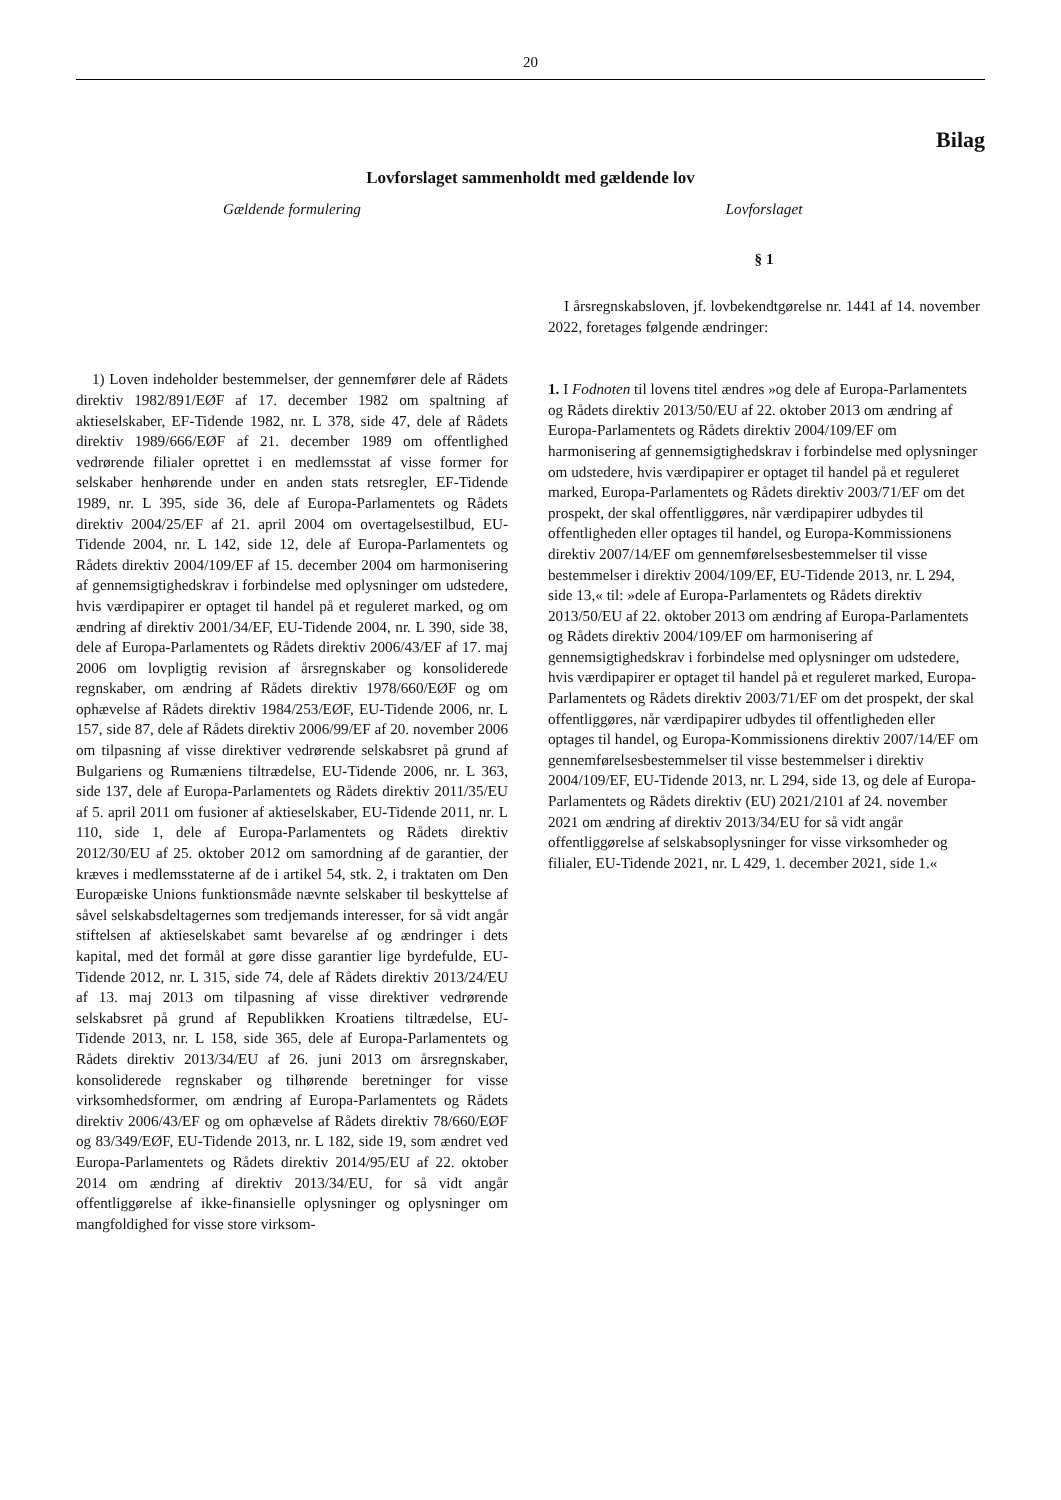20
Bilag
Lovforslaget sammenholdt med gældende lov
Gældende formulering
1) Loven indeholder bestemmelser, der gennemfører dele af Rådets direktiv 1982/891/EØF af 17. december 1982 om spaltning af aktieselskaber, EF-Tidende 1982, nr. L 378, side 47, dele af Rådets direktiv 1989/666/EØF af 21. december 1989 om offentlighed vedrørende filialer oprettet i en medlemsstat af visse former for selskaber henhørende under en anden stats retsregler, EF-Tidende 1989, nr. L 395, side 36, dele af Europa-Parlamentets og Rådets direktiv 2004/25/EF af 21. april 2004 om overtagelsestilbud, EU-Tidende 2004, nr. L 142, side 12, dele af Europa-Parlamentets og Rådets direktiv 2004/109/EF af 15. december 2004 om harmonisering af gennemsigtighedskrav i forbindelse med oplysninger om udstedere, hvis værdipapirer er optaget til handel på et reguleret marked, og om ændring af direktiv 2001/34/EF, EU-Tidende 2004, nr. L 390, side 38, dele af Europa-Parlamentets og Rådets direktiv 2006/43/EF af 17. maj 2006 om lovpligtig revision af årsregnskaber og konsoliderede regnskaber, om ændring af Rådets direktiv 1978/660/EØF og om ophævelse af Rådets direktiv 1984/253/EØF, EU-Tidende 2006, nr. L 157, side 87, dele af Rådets direktiv 2006/99/EF af 20. november 2006 om tilpasning af visse direktiver vedrørende selskabsret på grund af Bulgariens og Rumæniens tiltrædelse, EU-Tidende 2006, nr. L 363, side 137, dele af Europa-Parlamentets og Rådets direktiv 2011/35/EU af 5. april 2011 om fusioner af aktieselskaber, EU-Tidende 2011, nr. L 110, side 1, dele af Europa-Parlamentets og Rådets direktiv 2012/30/EU af 25. oktober 2012 om samordning af de garantier, der kræves i medlemsstaterne af de i artikel 54, stk. 2, i traktaten om Den Europæiske Unions funktionsmåde nævnte selskaber til beskyttelse af såvel selskabsdeltagernes som tredjemands interesser, for så vidt angår stiftelsen af aktieselskabet samt bevarelse af og ændringer i dets kapital, med det formål at gøre disse garantier lige byrdefulde, EU-Tidende 2012, nr. L 315, side 74, dele af Rådets direktiv 2013/24/EU af 13. maj 2013 om tilpasning af visse direktiver vedrørende selskabsret på grund af Republikken Kroatiens tiltrædelse, EU-Tidende 2013, nr. L 158, side 365, dele af Europa-Parlamentets og Rådets direktiv 2013/34/EU af 26. juni 2013 om årsregnskaber, konsoliderede regnskaber og tilhørende beretninger for visse virksomhedsformer, om ændring af Europa-Parlamentets og Rådets direktiv 2006/43/EF og om ophævelse af Rådets direktiv 78/660/EØF og 83/349/EØF, EU-Tidende 2013, nr. L 182, side 19, som ændret ved Europa-Parlamentets og Rådets direktiv 2014/95/EU af 22. oktober 2014 om ændring af direktiv 2013/34/EU, for så vidt angår offentliggørelse af ikke-finansielle oplysninger og oplysninger om mangfoldighed for visse store virksom-
Lovforslaget
§ 1
I årsregnskabsloven, jf. lovbekendtgørelse nr. 1441 af 14. november 2022, foretages følgende ændringer:
1. I Fodnoten til lovens titel ændres »og dele af Europa-Parlamentets og Rådets direktiv 2013/50/EU af 22. oktober 2013 om ændring af Europa-Parlamentets og Rådets direktiv 2004/109/EF om harmonisering af gennemsigtighedskrav i forbindelse med oplysninger om udstedere, hvis værdipapirer er optaget til handel på et reguleret marked, Europa-Parlamentets og Rådets direktiv 2003/71/EF om det prospekt, der skal offentliggøres, når værdipapirer udbydes til offentligheden eller optages til handel, og Europa-Kommissionens direktiv 2007/14/EF om gennemførelsesbestemmelser til visse bestemmelser i direktiv 2004/109/EF, EU-Tidende 2013, nr. L 294, side 13,« til: »dele af Europa-Parlamentets og Rådets direktiv 2013/50/EU af 22. oktober 2013 om ændring af Europa-Parlamentets og Rådets direktiv 2004/109/EF om harmonisering af gennemsigtighedskrav i forbindelse med oplysninger om udstedere, hvis værdipapirer er optaget til handel på et reguleret marked, Europa-Parlamentets og Rådets direktiv 2003/71/EF om det prospekt, der skal offentliggøres, når værdipapirer udbydes til offentligheden eller optages til handel, og Europa-Kommissionens direktiv 2007/14/EF om gennemførelsesbestemmelser til visse bestemmelser i direktiv 2004/109/EF, EU-Tidende 2013, nr. L 294, side 13, og dele af Europa-Parlamentets og Rådets direktiv (EU) 2021/2101 af 24. november 2021 om ændring af direktiv 2013/34/EU for så vidt angår offentliggørelse af selskabsoplysninger for visse virksomheder og filialer, EU-Tidende 2021, nr. L 429, 1. december 2021, side 1.«